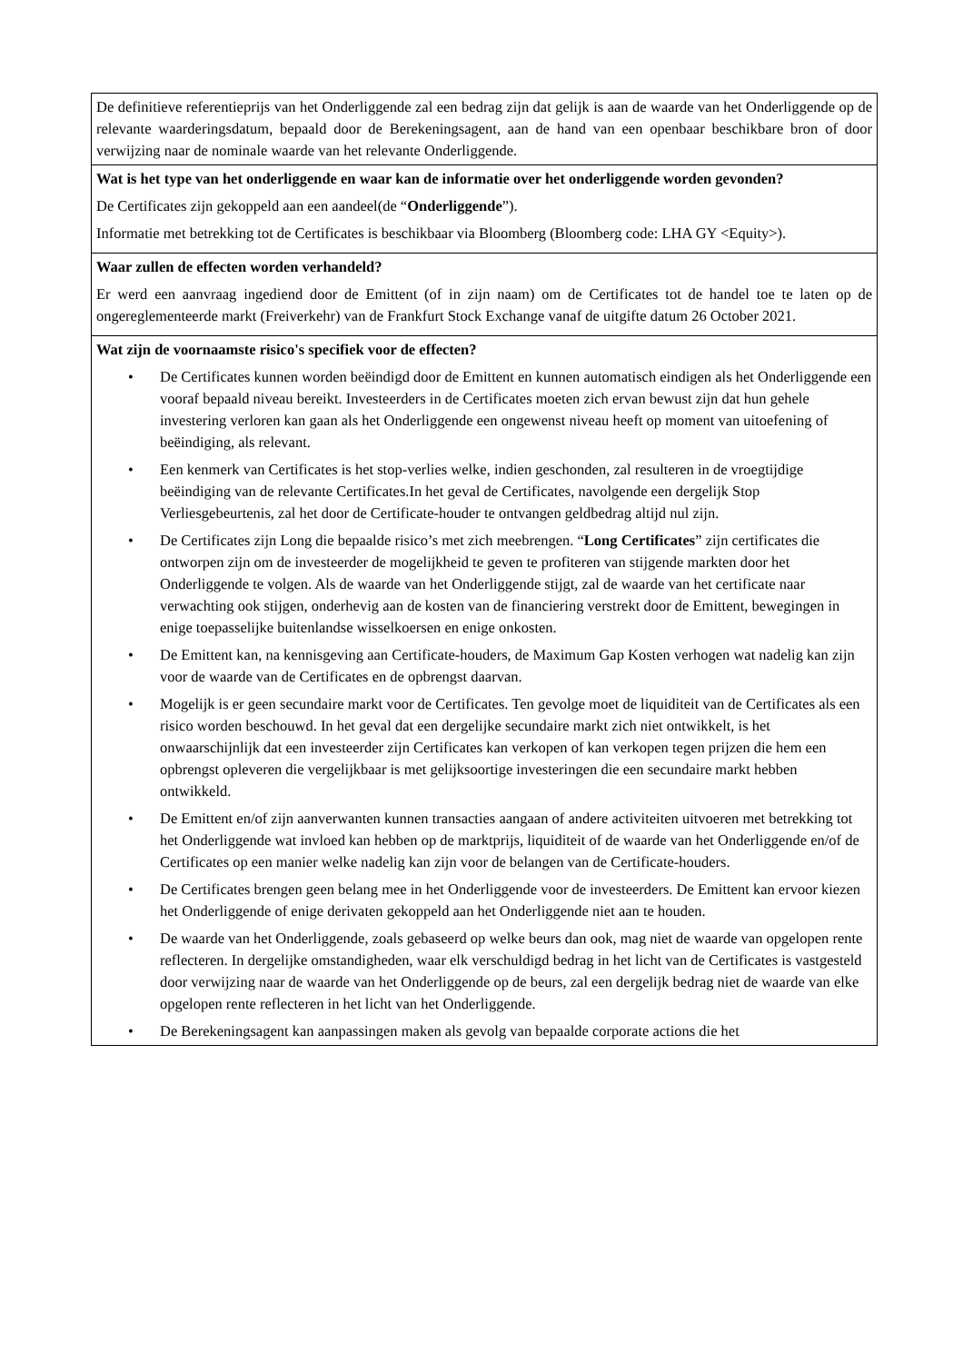| De definitieve referentieprijs van het Onderliggende zal een bedrag zijn dat gelijk is aan de waarde van het Onderliggende op de relevante waarderingsdatum, bepaald door de Berekeningsagent, aan de hand van een openbaar beschikbare bron of door verwijzing naar de nominale waarde van het relevante Onderliggende. |
| Wat is het type van het onderliggende en waar kan de informatie over het onderliggende worden gevonden? De Certificates zijn gekoppeld aan een aandeel(de “ Onderliggende ”). Informatie met betrekking tot de Certificates is beschikbaar via Bloomberg (Bloomberg code: LHA GY <Equity>). |
| Waar zullen de effecten worden verhandeld? Er werd een aanvraag ingediend door de Emittent (of in zijn naam) om de Certificates tot de handel toe te laten op de ongereglementeerde markt (Freiverkehr) van de Frankfurt Stock Exchange vanaf de uitgifte datum 26 October 2021. |
| Wat zijn de voornaamste risico's specifiek voor de effecten? • De Certificates kunnen worden beëindigd door de Emittent en kunnen automatisch eindigen als het Onderliggende een vooraf bepaald niveau bereikt. Investeerders in de Certificates moeten zich ervan bewust zijn dat hun gehele investering verloren kan gaan als het Onderliggende een ongewenst niveau heeft op moment van uitoefening of beëindiging, als relevant. • Een kenmerk van Certificates is het stop-verlies welke, indien geschonden, zal resulteren in de vroegtijdige beëindiging van de relevante Certificates.In het geval de Certificates, navolgende een dergelijk Stop Verliesgebeurtenis, zal het door de Certificate-houder te ontvangen geldbedrag altijd nul zijn. • De Certificates zijn Long die bepaalde risico’s met zich meebrengen. “ Long Certificates ” zijn certificates die ontworpen zijn om de investeerder de mogelijkheid te geven te profiteren van stijgende markten door het Onderliggende te volgen. Als de waarde van het Onderliggende stijgt, zal de waarde van het certificate naar verwachting ook stijgen, onderhevig aan de kosten van de financiering verstrekt door de Emittent, bewegingen in enige toepasselijke buitenlandse wisselkoersen en enige onkosten. • De Emittent kan, na kennisgeving aan Certificate-houders, de Maximum Gap Kosten verhogen wat nadelig kan zijn voor de waarde van de Certificates en de opbrengst daarvan. • Mogelijk is er geen secundaire markt voor de Certificates. Ten gevolge moet de liquiditeit van de Certificates als een risico worden beschouwd. In het geval dat een dergelijke secundaire markt zich niet ontwikkelt, is het onwaarschijnlijk dat een investeerder zijn Certificates kan verkopen of kan verkopen tegen prijzen die hem een opbrengst opleveren die vergelijkbaar is met gelijksoortige investeringen die een secundaire markt hebben ontwikkeld. • De Emittent en/of zijn aanverwanten kunnen transacties aangaan of andere activiteiten uitvoeren met betrekking tot het Onderliggende wat invloed kan hebben op de marktprijs, liquiditeit of de waarde van het Onderliggende en/of de Certificates op een manier welke nadelig kan zijn voor de belangen van de Certificate-houders. • De Certificates brengen geen belang mee in het Onderliggende voor de investeerders. De Emittent kan ervoor kiezen het Onderliggende of enige derivaten gekoppeld aan het Onderliggende niet aan te houden. • De waarde van het Onderliggende, zoals gebaseerd op welke beurs dan ook, mag niet de waarde van opgelopen rente reflecteren. In dergelijke omstandigheden, waar elk verschuldigd bedrag in het licht van de Certificates is vastgesteld door verwijzing naar de waarde van het Onderliggende op de beurs, zal een dergelijk bedrag niet de waarde van elke opgelopen rente reflecteren in het licht van het Onderliggende. • De Berekeningsagent kan aanpassingen maken als gevolg van bepaalde corporate actions die het |